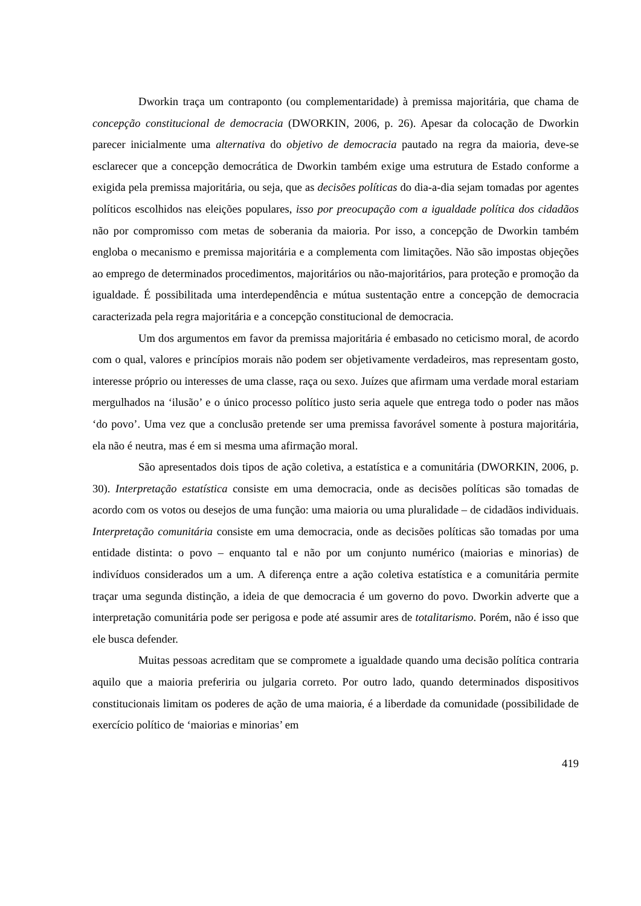Dworkin traça um contraponto (ou complementaridade) à premissa majoritária, que chama de concepção constitucional de democracia (DWORKIN, 2006, p. 26). Apesar da colocação de Dworkin parecer inicialmente uma alternativa do objetivo de democracia pautado na regra da maioria, deve-se esclarecer que a concepção democrática de Dworkin também exige uma estrutura de Estado conforme a exigida pela premissa majoritária, ou seja, que as decisões políticas do dia-a-dia sejam tomadas por agentes políticos escolhidos nas eleições populares, isso por preocupação com a igualdade política dos cidadãos não por compromisso com metas de soberania da maioria. Por isso, a concepção de Dworkin também engloba o mecanismo e premissa majoritária e a complementa com limitações. Não são impostas objeções ao emprego de determinados procedimentos, majoritários ou não-majoritários, para proteção e promoção da igualdade. É possibilitada uma interdependência e mútua sustentação entre a concepção de democracia caracterizada pela regra majoritária e a concepção constitucional de democracia.
Um dos argumentos em favor da premissa majoritária é embasado no ceticismo moral, de acordo com o qual, valores e princípios morais não podem ser objetivamente verdadeiros, mas representam gosto, interesse próprio ou interesses de uma classe, raça ou sexo. Juízes que afirmam uma verdade moral estariam mergulhados na ‘ilusão’ e o único processo político justo seria aquele que entrega todo o poder nas mãos ‘do povo’. Uma vez que a conclusão pretende ser uma premissa favorável somente à postura majoritária, ela não é neutra, mas é em si mesma uma afirmação moral.
São apresentados dois tipos de ação coletiva, a estatística e a comunitária (DWORKIN, 2006, p. 30). Interpretação estatística consiste em uma democracia, onde as decisões políticas são tomadas de acordo com os votos ou desejos de uma função: uma maioria ou uma pluralidade – de cidadãos individuais. Interpretação comunitária consiste em uma democracia, onde as decisões políticas são tomadas por uma entidade distinta: o povo – enquanto tal e não por um conjunto numérico (maiorias e minorias) de indivíduos considerados um a um. A diferença entre a ação coletiva estatística e a comunitária permite traçar uma segunda distinção, a ideia de que democracia é um governo do povo. Dworkin adverte que a interpretação comunitária pode ser perigosa e pode até assumir ares de totalitarismo. Porém, não é isso que ele busca defender.
Muitas pessoas acreditam que se compromete a igualdade quando uma decisão política contraria aquilo que a maioria preferiria ou julgaria correto. Por outro lado, quando determinados dispositivos constitucionais limitam os poderes de ação de uma maioria, é a liberdade da comunidade (possibilidade de exercício político de ‘maiorias e minorias’ em
419